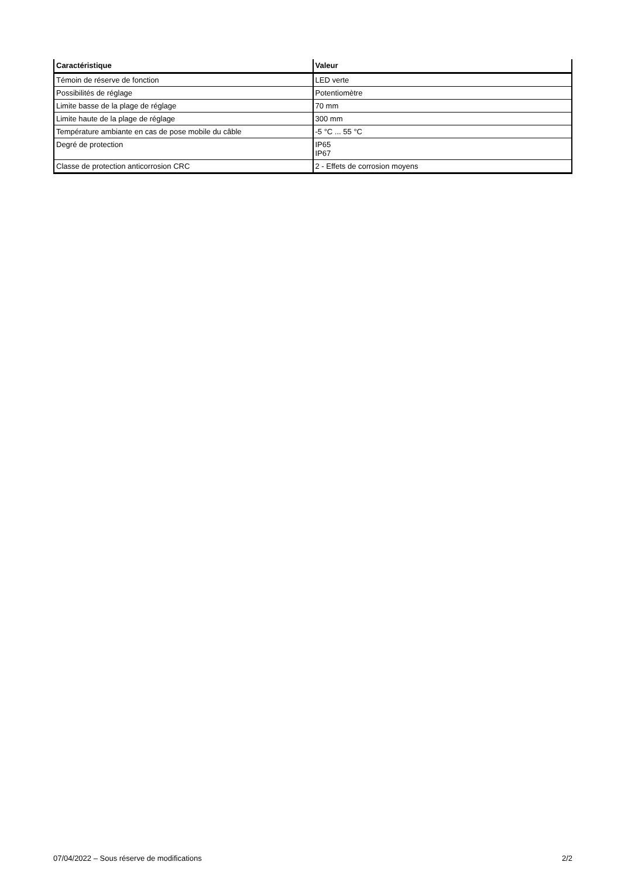| Caractéristique | Valeur |
| --- | --- |
| Témoin de réserve de fonction | LED verte |
| Possibilités de réglage | Potentiomètre |
| Limite basse de la plage de réglage | 70 mm |
| Limite haute de la plage de réglage | 300 mm |
| Température ambiante en cas de pose mobile du câble | -5 °C ... 55 °C |
| Degré de protection | IP65 IP67 |
| Classe de protection anticorrosion CRC | 2 - Effets de corrosion moyens |
07/04/2022 – Sous réserve de modifications 2/2